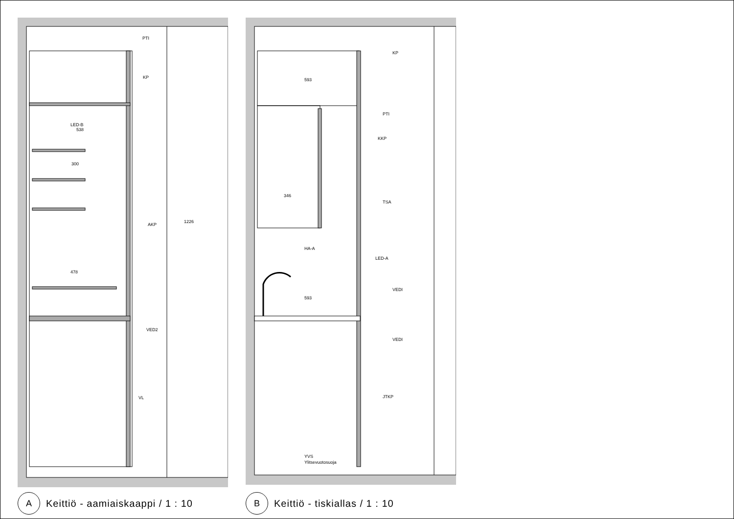PTI
KP
AKP
VED2
VL
LED-B
300
478
538
1226
A
Keittiö - aamiaiskaappi / 1 : 10
KP
PTI
KKP
TSA
HA-A
LED-A
VEDI
VEDI
JTKP
YVS
Ylitsevuotosuoja
593
346
593
B
Keittiö - tiskiallas / 1 : 10